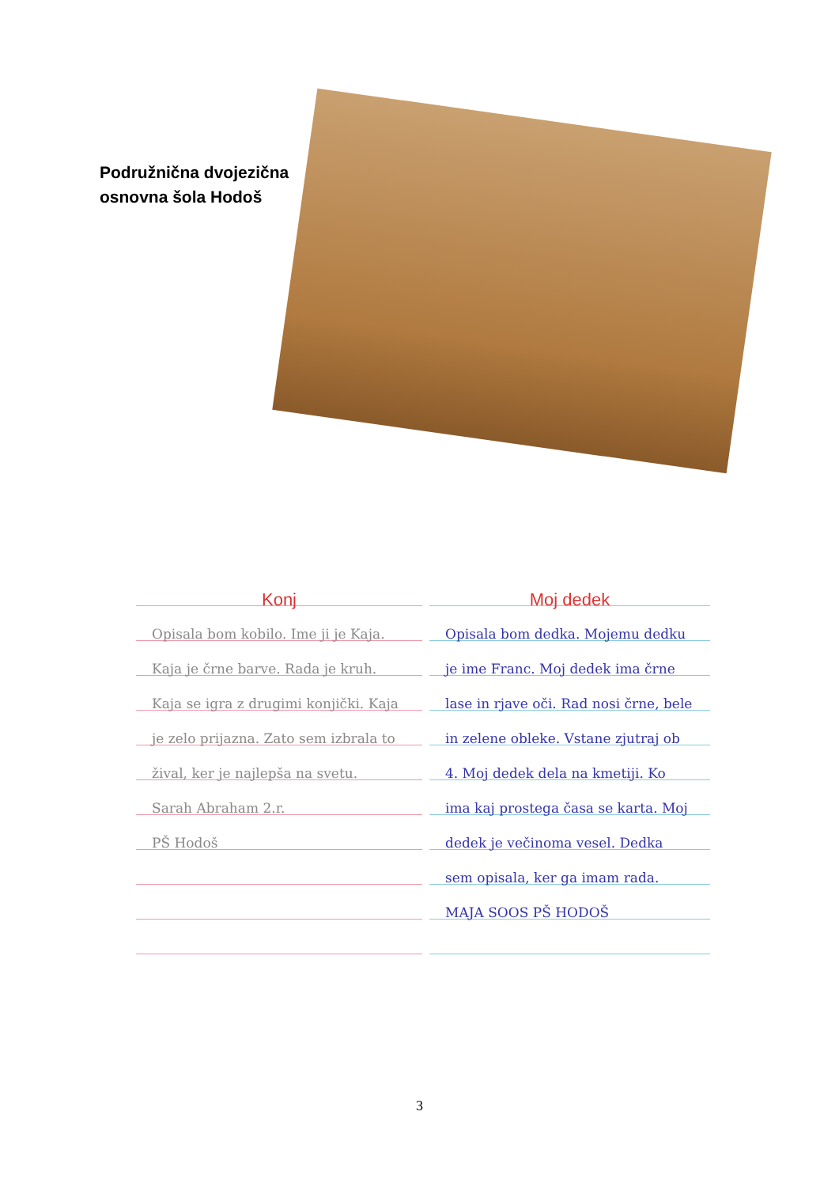Podružnična dvojezična
osnovna šola Hodoš
Konj
Opisala bom kobilo. Ime ji je Kaja. Kaja je črne barve. Rada je kruh. Kaja se igra z drugimi konjički. Kaja je zelo prijazna. Zato sem izbrala to žival, ker je najlepša na svetu.
Sarah Abraham 2.r.
PŠ Hodoš
Moj dedek
Opisala bom dedka. Mojemu dedku je ime Franc. Moj dedek ima črne lase in rjave oči. Rad nosi črne, bele in zelene obleke. Vstane zjutraj ob 4. Moj dedek dela na kmetiji. Ko ima kaj prostega časa se karta. Moj dedek je večinoma vesel. Dedka sem opisala, ker ga imam rada.
MAJA SOOS PŠ HODOŠ
3